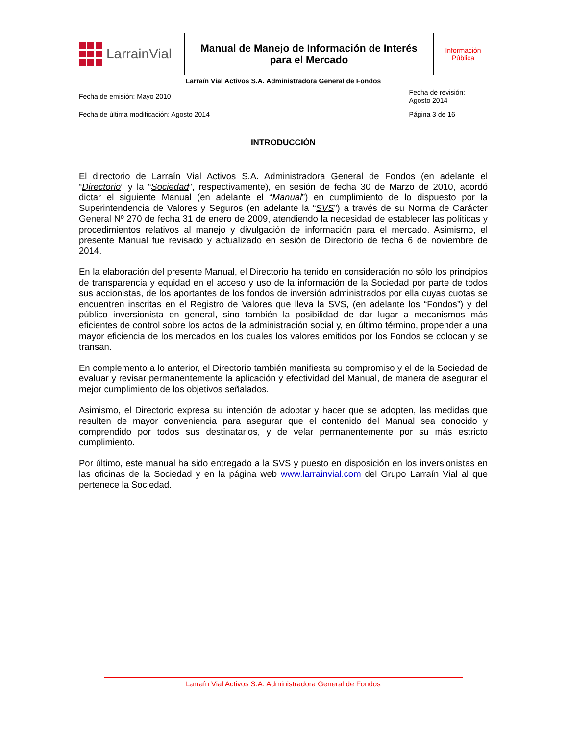| LarrainVial | Manual de Manejo de Información de Interés para el Mercado | | Información Pública |
| Larraín Vial Activos S.A. Administradora General de Fondos | | | |
| Fecha de emisión: Mayo 2010 | | Fecha de revisión: Agosto 2014 | |
| Fecha de última modificación: Agosto 2014 | | Página 3 de 16 | |
INTRODUCCIÓN
El directorio de Larraín Vial Activos S.A. Administradora General de Fondos (en adelante el “Directorio” y la “Sociedad”, respectivamente), en sesión de fecha 30 de Marzo de 2010, acordó dictar el siguiente Manual (en adelante el “Manual”) en cumplimiento de lo dispuesto por la Superintendencia de Valores y Seguros (en adelante la “SVS”) a través de su Norma de Carácter General Nº 270 de fecha 31 de enero de 2009, atendiendo la necesidad de establecer las políticas y procedimientos relativos al manejo y divulgación de información para el mercado. Asimismo, el presente Manual fue revisado y actualizado en sesión de Directorio de fecha 6 de noviembre de 2014.
En la elaboración del presente Manual, el Directorio ha tenido en consideración no sólo los principios de transparencia y equidad en el acceso y uso de la información de la Sociedad por parte de todos sus accionistas, de los aportantes de los fondos de inversión administrados por ella cuyas cuotas se encuentren inscritas en el Registro de Valores que lleva la SVS, (en adelante los “Fondos”) y del público inversionista en general, sino también la posibilidad de dar lugar a mecanismos más eficientes de control sobre los actos de la administración social y, en último término, propender a una mayor eficiencia de los mercados en los cuales los valores emitidos por los Fondos se colocan y se transan.
En complemento a lo anterior, el Directorio también manifiesta su compromiso y el de la Sociedad de evaluar y revisar permanentemente la aplicación y efectividad del Manual, de manera de asegurar el mejor cumplimiento de los objetivos señalados.
Asimismo, el Directorio expresa su intención de adoptar y hacer que se adopten, las medidas que resulten de mayor conveniencia para asegurar que el contenido del Manual sea conocido y comprendido por todos sus destinatarios, y de velar permanentemente por su más estricto cumplimiento.
Por último, este manual ha sido entregado a la SVS y puesto en disposición en los inversionistas en las oficinas de la Sociedad y en la página web www.larrainvial.com del Grupo Larraín Vial al que pertenece la Sociedad.
Larraín Vial Activos S.A. Administradora General de Fondos